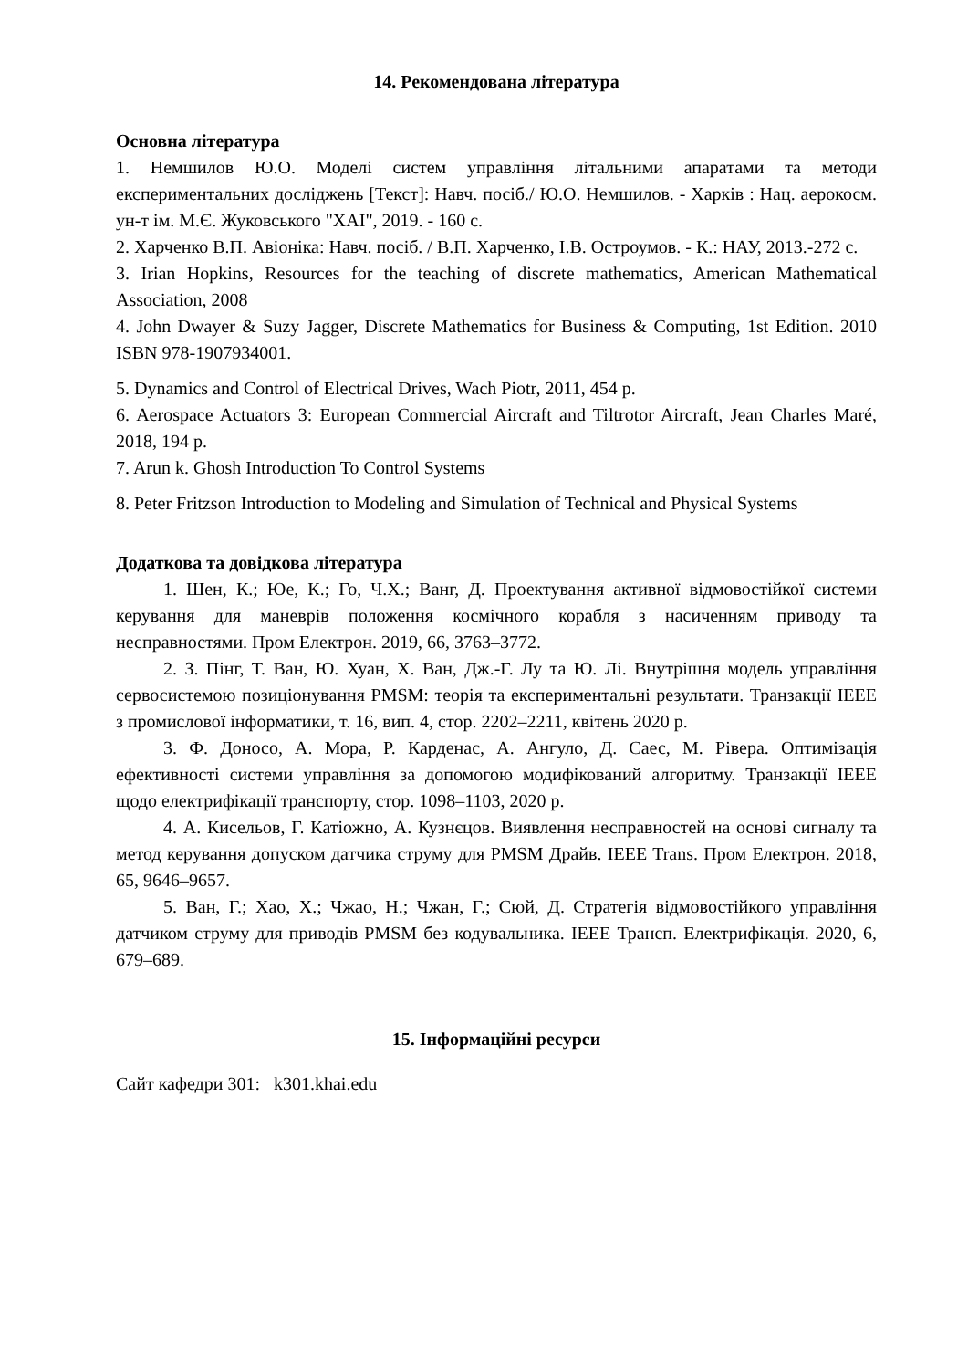14. Рекомендована література
Основна література
1. Немшилов Ю.О. Моделі систем управління літальними апаратами та методи експериментальних досліджень [Текст]: Навч. посіб./ Ю.О. Немшилов. - Харків : Нац. аерокосм. ун-т ім. М.Є. Жуковського "ХАІ", 2019. - 160 с.
2. Харченко В.П. Авіоніка: Навч. посіб. / В.П. Харченко, І.В. Остроумов. - К.: НАУ, 2013.-272 с.
3. Irian Hopkins, Resources for the teaching of discrete mathematics, American Mathematical Association, 2008
4. John Dwayer & Suzy Jagger, Discrete Mathematics for Business & Computing, 1st Edition. 2010 ISBN 978-1907934001.
5. Dynamics and Control of Electrical Drives, Wach Piotr, 2011, 454 p.
6. Aerospace Actuators 3: European Commercial Aircraft and Tiltrotor Aircraft, Jean Charles Maré, 2018, 194 p.
7. Arun k. Ghosh Introduction To Control Systems
8. Peter Fritzson Introduction to Modeling and Simulation of Technical and Physical Systems
Додаткова та довідкова література
1. Шен, К.; Юе, К.; Го, Ч.Х.; Ванг, Д. Проектування активної відмовостійкої системи керування для маневрів положення космічного корабля з насиченням приводу та несправностями. Пром Електрон. 2019, 66, 3763–3772.
2. З. Пінг, Т. Ван, Ю. Хуан, Х. Ван, Дж.-Г. Лу та Ю. Лі. Внутрішня модель управління сервосистемою позиціонування PMSM: теорія та експериментальні результати. Транзакції IEEE з промислової інформатики, т. 16, вип. 4, стор. 2202–2211, квітень 2020 р.
3. Ф. Доносо, А. Мора, Р. Карденас, А. Ангуло, Д. Саес, М. Рівера. Оптимізація ефективності системи управління за допомогою модифікований алгоритму. Транзакції IEEE щодо електрифікації транспорту, стор. 1098–1103, 2020 р.
4. А. Кисельов, Г. Катіожно, А. Кузнєцов. Виявлення несправностей на основі сигналу та метод керування допуском датчика струму для PMSM Драйв. IEEE Trans. Пром Електрон. 2018, 65, 9646–9657.
5. Ван, Г.; Хао, Х.; Чжао, Н.; Чжан, Г.; Сюй, Д. Стратегія відмовостійкого управління датчиком струму для приводів PMSM без кодувальника. IEEE Трансп. Електрифікація. 2020, 6, 679–689.
15. Інформаційні ресурси
Сайт кафедри 301: k301.khai.edu